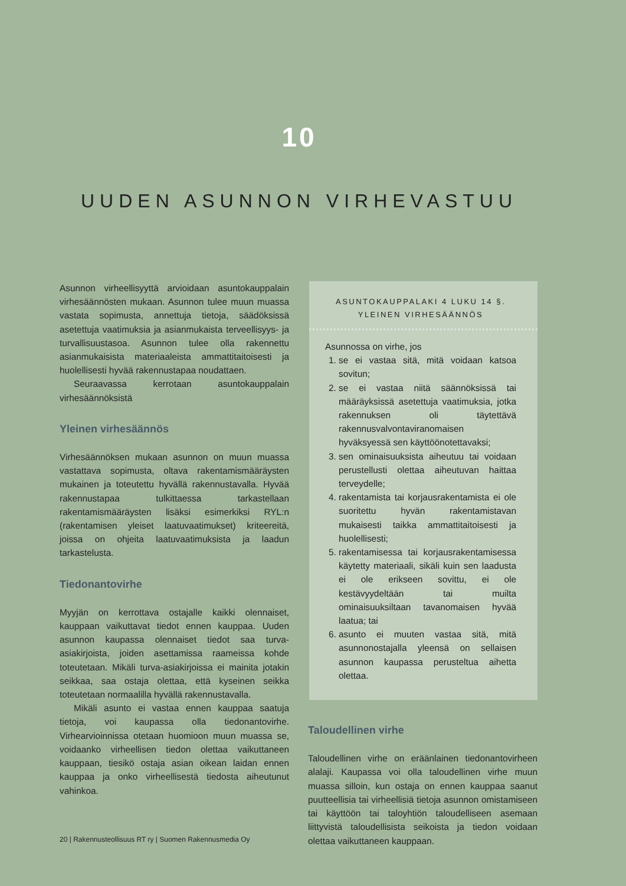10
UUDEN ASUNNON VIRHEVASTUU
Asunnon virheellisyyttä arvioidaan asuntokauppalain virhesäännösten mukaan. Asunnon tulee muun muassa vastata sopimusta, annettuja tietoja, säädöksissä asetettuja vaatimuksia ja asianmukaista terveellisyys- ja turvallisuustasoa. Asunnon tulee olla rakennettu asianmukaisista materiaaleista ammattitaitoisesti ja huolellisesti hyvää rakennustapaa noudattaen.
Seuraavassa kerrotaan asuntokauppalain virhesäännöksistä
Yleinen virhesäännös
Virhesäännöksen mukaan asunnon on muun muassa vastattava sopimusta, oltava rakentamismääräysten mukainen ja toteutettu hyvällä rakennustavalla. Hyvää rakennustapaa tulkittaessa tarkastellaan rakentamismääräysten lisäksi esimerkiksi RYL:n (rakentamisen yleiset laatuvaatimukset) kriteereitä, joissa on ohjeita laatuvaatimuksista ja laadun tarkastelusta.
Tiedonantovirhe
Myyjän on kerrottava ostajalle kaikki olennaiset, kauppaan vaikuttavat tiedot ennen kauppaa. Uuden asunnon kaupassa olennaiset tiedot saa turva-asiakirjoista, joiden asettamissa raameissa kohde toteutetaan. Mikäli turva-asiakirjoissa ei mainita jotakin seikkaa, saa ostaja olettaa, että kyseinen seikka toteutetaan normaalilla hyvällä rakennustavalla.
Mikäli asunto ei vastaa ennen kauppaa saatuja tietoja, voi kaupassa olla tiedonantovirhe. Virhearvioinnissa otetaan huomioon muun muassa se, voidaanko virheellisen tiedon olettaa vaikuttaneen kauppaan, tiesikö ostaja asian oikean laidan ennen kauppaa ja onko virheellisestä tiedosta aiheutunut vahinkoa.
ASUNTOKAUPPALAKI 4 LUKU 14 §.
YLEINEN VIRHESÄÄNNÖS
Asunnossa on virhe, jos
1. se ei vastaa sitä, mitä voidaan katsoa sovitun;
2. se ei vastaa niitä säännöksissä tai määräyksissä asetettuja vaatimuksia, jotka rakennuksen oli täytettävä rakennusvalvontaviranomaisen hyväksyessä sen käyttöönotettavaksi;
3. sen ominaisuuksista aiheutuu tai voidaan perustellusti olettaa aiheutuvan haittaa terveydelle;
4. rakentamista tai korjausrakentamista ei ole suoritettu hyvän rakentamistavan mukaisesti taikka ammattitaitoisesti ja huolellisesti;
5. rakentamisessa tai korjausrakentamisessa käytetty materiaali, sikäli kuin sen laadusta ei ole erikseen sovittu, ei ole kestävyydeltään tai muilta ominaisuuksiltaan tavanomaisen hyvää laatua; tai
6. asunto ei muuten vastaa sitä, mitä asunnonostajalla yleensä on sellaisen asunnon kaupassa perusteltua aihetta olettaa.
Taloudellinen virhe
Taloudellinen virhe on eräänlainen tiedonantovirheen alalaji. Kaupassa voi olla taloudellinen virhe muun muassa silloin, kun ostaja on ennen kauppaa saanut puutteellisia tai virheellisiä tietoja asunnon omistamiseen tai käyttöön tai taloyhtiön taloudelliseen asemaan liittyvistä taloudellisista seikoista ja tiedon voidaan olettaa vaikuttaneen kauppaan.
20 | Rakennusteollisuus RT ry | Suomen Rakennusmedia Oy